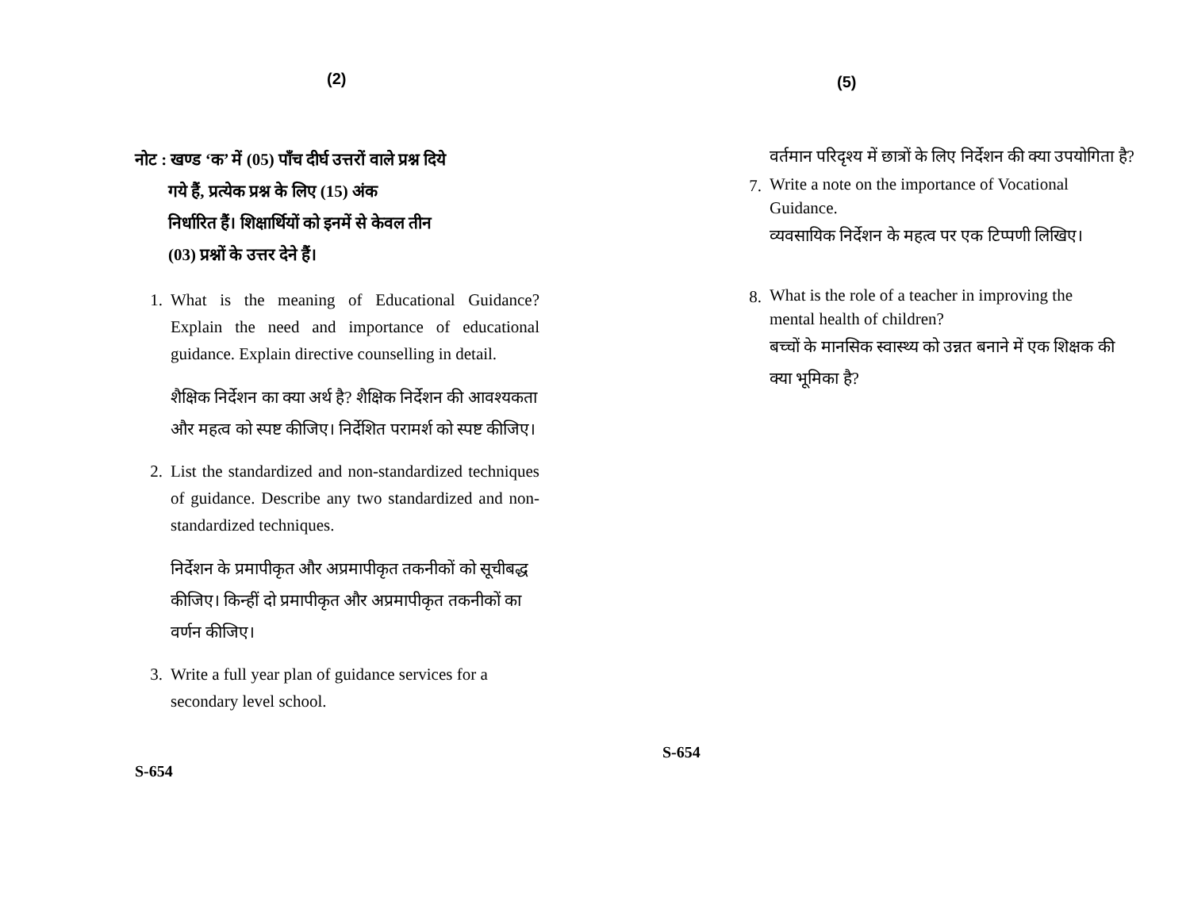(2)
नोट : खण्ड ‘क’ में (05) पाँच दीर्घ उत्तरों वाले प्रश्न दिये
गये हैं, प्रत्येक प्रश्न के लिए (15) अंक
निर्धारित हैं। शिक्षार्थियों को इनमें से केवल तीन
(03) प्रश्नों के उत्तर देने हैं।
1. What is the meaning of Educational Guidance? Explain the need and importance of educational guidance. Explain directive counselling in detail.
शैक्षिक निर्देशन का क्या अर्थ है? शैक्षिक निर्देशन की आवश्यकता और महत्व को स्पष्ट कीजिए। निर्देशित परामर्श को स्पष्ट कीजिए।
2. List the standardized and non-standardized techniques of guidance. Describe any two standardized and non-standardized techniques.
निर्देशन के प्रमापीकृत और अप्रमापीकृत तकनीकों को सूचीबद्ध कीजिए। किन्हीं दो प्रमापीकृत और अप्रमापीकृत तकनीकों का वर्णन कीजिए।
3. Write a full year plan of guidance services for a secondary level school.
S-654
(5)
वर्तमान परिदृश्य में छात्रों के लिए निर्देशन की क्या उपयोगिता है?
7.
Write a note on the importance of Vocational Guidance.
व्यवसायिक निर्देशन के महत्व पर एक टिप्पणी लिखिए।
8.
What is the role of a teacher in improving the mental health of children?
बच्चों के मानसिक स्वास्थ्य को उन्नत बनाने में एक शिक्षक की क्या भूमिका है?
S-654